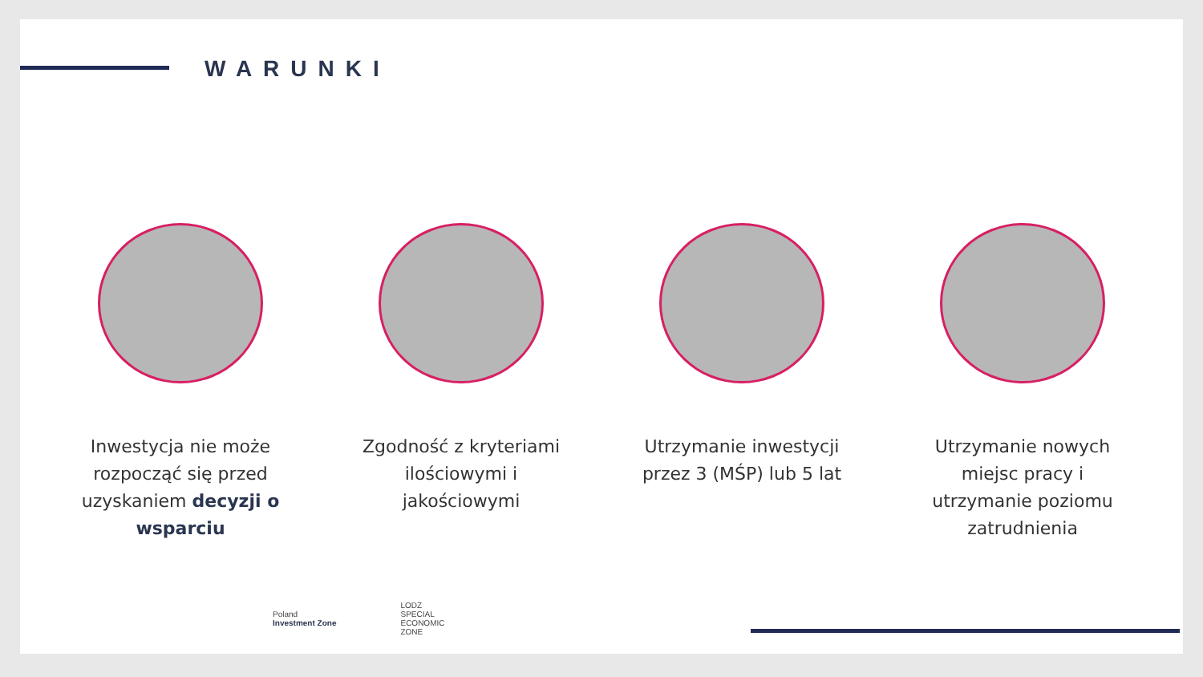WARUNKI
Inwestycja nie może rozpocząć się przed uzyskaniem decyzji o wsparciu
Zgodność z kryteriami ilościowymi i jakościowymi
Utrzymanie inwestycji przez 3 (MŚP) lub 5 lat
Utrzymanie nowych miejsc pracy i utrzymanie poziomu zatrudnienia
Poland
Investment Zone
LODZ
SPECIAL
ECONOMIC
ZONE